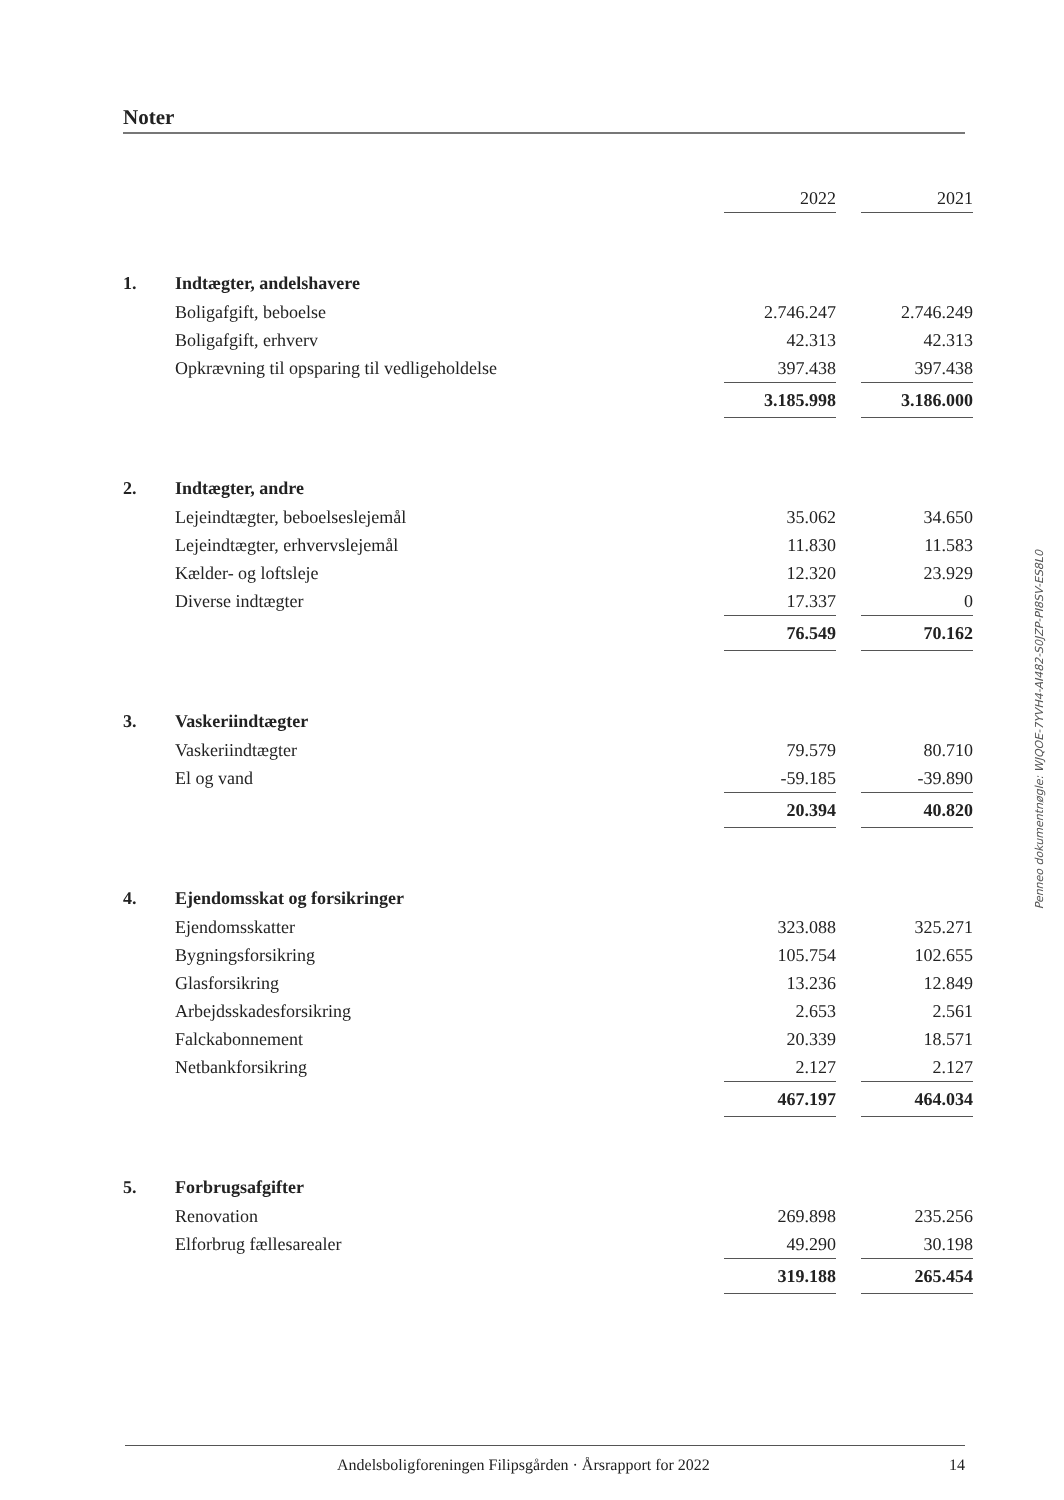Noter
| | | 2022 | | 2021 |
| 1. | Indtægter, andelshavere | | | |
| | Boligafgift, beboelse | 2.746.247 | | 2.746.249 |
| | Boligafgift, erhverv | 42.313 | | 42.313 |
| | Opkrævning til opsparing til vedligeholdelse | 397.438 | | 397.438 |
| | | 3.185.998 | | 3.186.000 |
| 2. | Indtægter, andre | | | |
| | Lejeindtægter, beboelseslejemål | 35.062 | | 34.650 |
| | Lejeindtægter, erhvervslejemål | 11.830 | | 11.583 |
| | Kælder- og loftsleje | 12.320 | | 23.929 |
| | Diverse indtægter | 17.337 | | 0 |
| | | 76.549 | | 70.162 |
| 3. | Vaskeriindtægter | | | |
| | Vaskeriindtægter | 79.579 | | 80.710 |
| | El og vand | -59.185 | | -39.890 |
| | | 20.394 | | 40.820 |
| 4. | Ejendomsskat og forsikringer | | | |
| | Ejendomsskatter | 323.088 | | 325.271 |
| | Bygningsforsikring | 105.754 | | 102.655 |
| | Glasforsikring | 13.236 | | 12.849 |
| | Arbejdsskadesforsikring | 2.653 | | 2.561 |
| | Falckabonnement | 20.339 | | 18.571 |
| | Netbankforsikring | 2.127 | | 2.127 |
| | | 467.197 | | 464.034 |
| 5. | Forbrugsafgifter | | | |
| | Renovation | 269.898 | | 235.256 |
| | Elforbrug fællesarealer | 49.290 | | 30.198 |
| | | 319.188 | | 265.454 |
Penneo dokumentnøgle: WJQOE-7YVH4-AI482-S0JZP-PI8SV-ES8L0
Andelsboligforeningen Filipsgården · Årsrapport for 2022 14